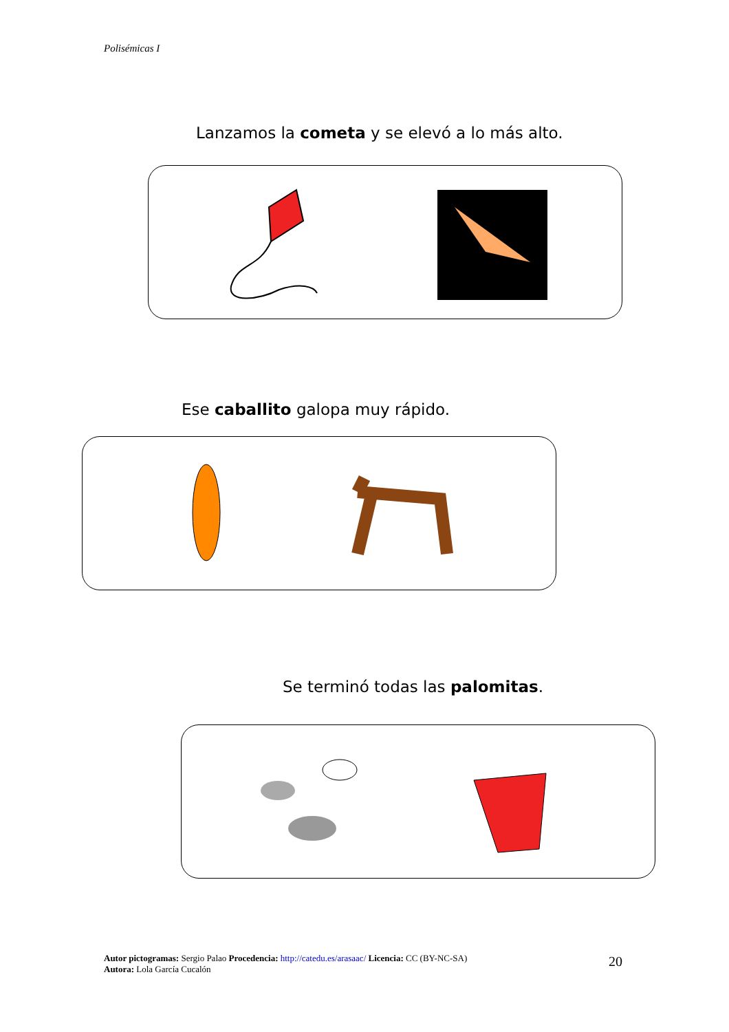Polisémicas I
Lanzamos la cometa y se elevó a lo más alto.
Ese caballito galopa muy rápido.
Se terminó todas las palomitas.
Autor pictogramas: Sergio Palao Procedencia: http://catedu.es/arasaac/ Licencia: CC (BY-NC-SA)
Autora: Lola García Cucalón
20